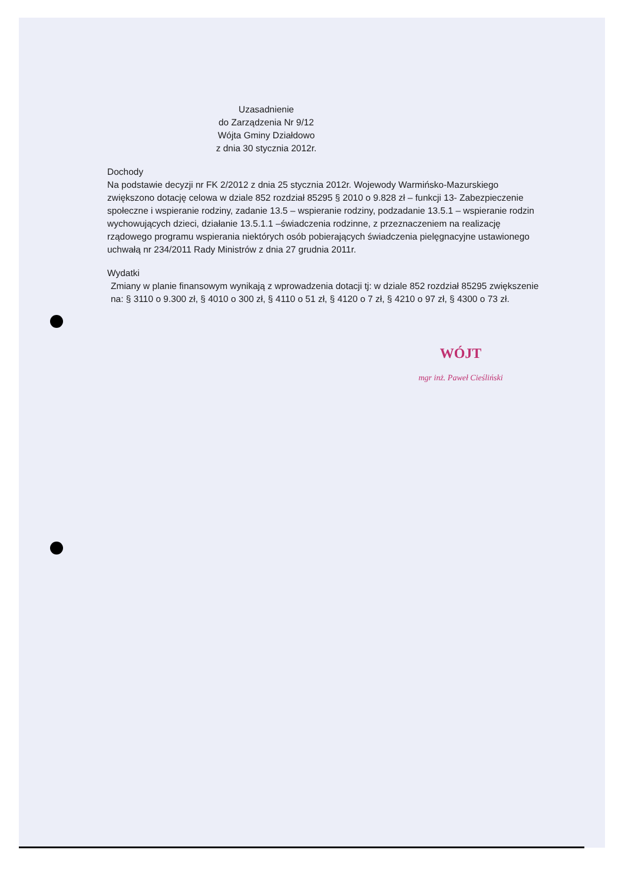Uzasadnienie
do Zarządzenia Nr 9/12
Wójta Gminy Działdowo
z dnia 30 stycznia 2012r.
Dochody
Na podstawie decyzji nr FK 2/2012 z dnia 25 stycznia 2012r. Wojewody Warmińsko-Mazurskiego zwiększono dotację celowa w dziale 852 rozdział 85295 § 2010 o 9.828 zł – funkcji 13- Zabezpieczenie społeczne i wspieranie rodziny, zadanie 13.5 – wspieranie rodziny, podzadanie 13.5.1 – wspieranie rodzin wychowujących dzieci, działanie 13.5.1.1 –świadczenia rodzinne, z przeznaczeniem na realizację rządowego programu wspierania niektórych osób pobierających świadczenia pielęgnacyjne ustawionego uchwałą nr 234/2011 Rady Ministrów z dnia 27 grudnia 2011r.
Wydatki
Zmiany w planie finansowym wynikają z wprowadzenia dotacji tj: w dziale 852 rozdział 85295 zwiększenie na: § 3110 o 9.300 zł, § 4010 o 300 zł, § 4110 o 51 zł, § 4120 o 7 zł, § 4210 o 97 zł, § 4300 o 73 zł.
WÓJT
mgr inż. Paweł Cieśliński